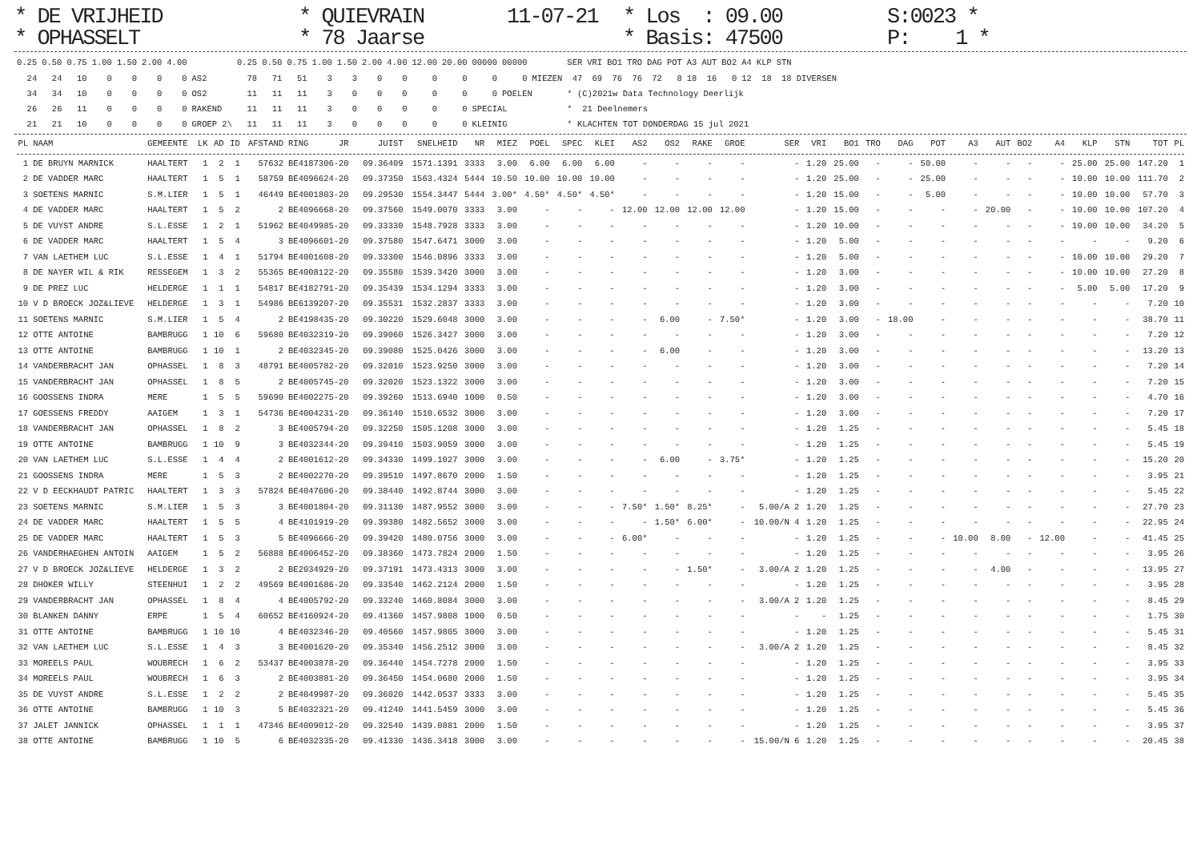* DE VRIJHEID * OPHASSELT
* QUIEVRAIN * 78 Jaarse
11-07-21
* Los : 09.00 * Basis: 47500
S:0023 * P: 1 *
| 0.25 | 0.50 | 0.75 | 1.00 | 1.50 | 2.00 | 4.00 | | 0.25 | 0.50 | 0.75 | 1.00 | 1.50 | 2.00 | 4.00 | 12.00 | 20.00 | 00000 | 00000 | | SER | VRI | BO1 | TRO | DAG | POT | A3 | AUT | BO2 | A4 | KLP | STN | |
| --- | --- | --- | --- | --- | --- | --- | --- | --- | --- | --- | --- | --- | --- | --- | --- | --- | --- | --- | --- | --- | --- | --- | --- | --- | --- | --- | --- | --- | --- | --- | --- | --- |
| 24 | 24 | 10 | 0 | 0 | 0 | 0 | AS2 | 78 | 71 | 51 | 3 | 3 | 0 | 0 | 0 | 0 | 0 | 0 | MIEZEN | 47 | 69 | 76 | 76 | 72 | 8 | 18 | 16 | 0 | 12 | 18 | 18 | DIVERSEN |
| 34 | 34 | 10 | 0 | 0 | 0 | 0 | OS2 | 11 | 11 | 11 | 3 | 0 | 0 | 0 | 0 | 0 | 0 | POELEN | | * (C)2021w Data Technology Deerlijk | | | | | | | | | | | | |
| 26 | 26 | 11 | 0 | 0 | 0 | 0 | RAKEND | 11 | 11 | 11 | 3 | 0 | 0 | 0 | 0 | 0 | SPECIAL | | | * 21 Deelnemers | | | | | | | | | | | | |
| 21 | 21 | 10 | 0 | 0 | 0 | 0 | GROEP 2\ | 11 | 11 | 11 | 3 | 0 | 0 | 0 | 0 | 0 | KLEINIG | | | * KLACHTEN TOT DONDERDAG 15 jul 2021 | | | | | | | | | | | | |
| PL | NAAM | GEMEENTE | LK | AD | ID | AFSTAND | RING JR | JUIST | SNELHEID | NR | MIEZ | POEL | SPEC | KLEI | AS2 | OS2 | RAKE | GROE | SER | VRI | BO1 | TRO | DAG | POT | A3 | AUT | BO2 | A4 | KLP | STN | TOT | PL |
| --- | --- | --- | --- | --- | --- | --- | --- | --- | --- | --- | --- | --- | --- | --- | --- | --- | --- | --- | --- | --- | --- | --- | --- | --- | --- | --- | --- | --- | --- | --- | --- | --- |
| 1 | DE BRUYN MARNICK | HAALTERT | 1 | 2 | 1 | 57632 | BE4187306-20 | 09.36409 | 1571.1391 | 3333 | 3.00 | 6.00 | 6.00 | 6.00 | - | - | - | - | - | 1.20 | 25.00 | - | - | 50.00 | - | - | - | - | 25.00 | 25.00 | 147.20 | 1 |
| 2 | DE VADDER MARC | HAALTERT | 1 | 5 | 1 | 58759 | BE4096624-20 | 09.37350 | 1563.4324 | 5444 | 10.50 | 10.00 | 10.00 | 10.00 | - | - | - | - | - | 1.20 | 25.00 | - | - | 25.00 | - | - | - | - | 10.00 | 10.00 | 111.70 | 2 |
| 3 | SOETENS MARNIC | S.M.LIER | 1 | 5 | 1 | 46449 | BE4001803-20 | 09.29530 | 1554.3447 | 5444 | 3.00* | 4.50* | 4.50* | 4.50* | - | - | - | - | - | 1.20 | 15.00 | - | - | 5.00 | - | - | - | - | 10.00 | 10.00 | 57.70 | 3 |
| 4 | DE VADDER MARC | HAALTERT | 1 | 5 | 2 | 2 | BE4096668-20 | 09.37560 | 1549.0070 | 3333 | 3.00 | - | - | - | 12.00 | 12.00 | 12.00 | 12.00 | - | 1.20 | 15.00 | - | - | - | - | 20.00 | - | - | 10.00 | 10.00 | 107.20 | 4 |
| 5 | DE VUYST ANDRE | S.L.ESSE | 1 | 2 | 1 | 51962 | BE4049985-20 | 09.33330 | 1548.7928 | 3333 | 3.00 | - | - | - | - | - | - | - | - | 1.20 | 10.00 | - | - | - | - | - | - | - | 10.00 | 10.00 | 34.20 | 5 |
| 6 | DE VADDER MARC | HAALTERT | 1 | 5 | 4 | 3 | BE4096601-20 | 09.37580 | 1547.6471 | 3000 | 3.00 | - | - | - | - | - | - | - | - | 1.20 | 5.00 | - | - | - | - | - | - | - | - | - | 9.20 | 6 |
| 7 | VAN LAETHEM LUC | S.L.ESSE | 1 | 4 | 1 | 51794 | BE4001608-20 | 09.33300 | 1546.0896 | 3333 | 3.00 | - | - | - | - | - | - | - | - | 1.20 | 5.00 | - | - | - | - | - | - | - | 10.00 | 10.00 | 29.20 | 7 |
| 8 | DE NAYER WIL & RIK | RESSEGEM | 1 | 3 | 2 | 55365 | BE4008122-20 | 09.35580 | 1539.3420 | 3000 | 3.00 | - | - | - | - | - | - | - | - | 1.20 | 3.00 | - | - | - | - | - | - | - | 10.00 | 10.00 | 27.20 | 8 |
| 9 | DE PREZ LUC | HELDERGE | 1 | 1 | 1 | 54817 | BE4182791-20 | 09.35439 | 1534.1294 | 3333 | 3.00 | - | - | - | - | - | - | - | - | 1.20 | 3.00 | - | - | - | - | - | - | - | 5.00 | 5.00 | 17.20 | 9 |
| 10 | V D BROECK JOZ&LIEVE | HELDERGE | 1 | 3 | 1 | 54986 | BE6139207-20 | 09.35531 | 1532.2837 | 3333 | 3.00 | - | - | - | - | - | - | - | - | 1.20 | 3.00 | - | - | - | - | - | - | - | - | - | 7.20 | 10 |
| 11 | SOETENS MARNIC | S.M.LIER | 1 | 5 | 4 | 2 | BE4198435-20 | 09.30220 | 1529.6048 | 3000 | 3.00 | - | - | - | - | 6.00 | - | 7.50* | - | 1.20 | 3.00 | - | 18.00 | - | - | - | - | - | - | - | 38.70 | 11 |
| 12 | OTTE ANTOINE | BAMBRUGG | 1 | 10 | 6 | 59680 | BE4032319-20 | 09.39060 | 1526.3427 | 3000 | 3.00 | - | - | - | - | - | - | - | - | 1.20 | 3.00 | - | - | - | - | - | - | - | - | - | 7.20 | 12 |
| 13 | OTTE ANTOINE | BAMBRUGG | 1 | 10 | 1 | 2 | BE4032345-20 | 09.39080 | 1525.0426 | 3000 | 3.00 | - | - | - | - | 6.00 | - | - | - | 1.20 | 3.00 | - | - | - | - | - | - | - | - | - | 13.20 | 13 |
| 14 | VANDERBRACHT JAN | OPHASSEL | 1 | 8 | 3 | 48791 | BE4005782-20 | 09.32010 | 1523.9250 | 3000 | 3.00 | - | - | - | - | - | - | - | - | 1.20 | 3.00 | - | - | - | - | - | - | - | - | - | 7.20 | 14 |
| 15 | VANDERBRACHT JAN | OPHASSEL | 1 | 8 | 5 | 2 | BE4005745-20 | 09.32020 | 1523.1322 | 3000 | 3.00 | - | - | - | - | - | - | - | - | 1.20 | 3.00 | - | - | - | - | - | - | - | - | - | 7.20 | 15 |
| 16 | GOOSSENS INDRA | MERE | 1 | 5 | 5 | 59690 | BE4002275-20 | 09.39260 | 1513.6940 | 1000 | 0.50 | - | - | - | - | - | - | - | - | 1.20 | 3.00 | - | - | - | - | - | - | - | - | - | 4.70 | 16 |
| 17 | GOESSENS FREDDY | AAIGEM | 1 | 3 | 1 | 54736 | BE4004231-20 | 09.36140 | 1510.6532 | 3000 | 3.00 | - | - | - | - | - | - | - | - | 1.20 | 3.00 | - | - | - | - | - | - | - | - | - | 7.20 | 17 |
| 18 | VANDERBRACHT JAN | OPHASSEL | 1 | 8 | 2 | 3 | BE4005794-20 | 09.32250 | 1505.1208 | 3000 | 3.00 | - | - | - | - | - | - | - | - | 1.20 | 1.25 | - | - | - | - | - | - | - | - | - | 5.45 | 18 |
| 19 | OTTE ANTOINE | BAMBRUGG | 1 | 10 | 9 | 3 | BE4032344-20 | 09.39410 | 1503.9059 | 3000 | 3.00 | - | - | - | - | - | - | - | - | 1.20 | 1.25 | - | - | - | - | - | - | - | - | - | 5.45 | 19 |
| 20 | VAN LAETHEM LUC | S.L.ESSE | 1 | 4 | 4 | 2 | BE4001612-20 | 09.34330 | 1499.1027 | 3000 | 3.00 | - | - | - | - | 6.00 | - | 3.75* | - | 1.20 | 1.25 | - | - | - | - | - | - | - | - | - | 15.20 | 20 |
| 21 | GOOSSENS INDRA | MERE | 1 | 5 | 3 | 2 | BE4002270-20 | 09.39510 | 1497.8670 | 2000 | 1.50 | - | - | - | - | - | - | - | - | 1.20 | 1.25 | - | - | - | - | - | - | - | - | - | 3.95 | 21 |
| 22 | V D EECKHAUDT PATRIC | HAALTERT | 1 | 3 | 3 | 57824 | BE4047606-20 | 09.38440 | 1492.8744 | 3000 | 3.00 | - | - | - | - | - | - | - | - | 1.20 | 1.25 | - | - | - | - | - | - | - | - | - | 5.45 | 22 |
| 23 | SOETENS MARNIC | S.M.LIER | 1 | 5 | 3 | 3 | BE4001804-20 | 09.31130 | 1487.9552 | 3000 | 3.00 | - | - | - | 7.50* | 1.50* | 8.25* | - | 5.00/A 2 | 1.20 | 1.25 | - | - | - | - | - | - | - | - | - | 27.70 | 23 |
| 24 | DE VADDER MARC | HAALTERT | 1 | 5 | 5 | 4 | BE4101919-20 | 09.39380 | 1482.5652 | 3000 | 3.00 | - | - | - | - | 1.50* | 6.00* | - | 10.00/N 4 | 1.20 | 1.25 | - | - | - | - | - | - | - | - | - | 22.95 | 24 |
| 25 | DE VADDER MARC | HAALTERT | 1 | 5 | 3 | 5 | BE4096666-20 | 09.39420 | 1480.0756 | 3000 | 3.00 | - | - | - | 6.00* | - | - | - | - | 1.20 | 1.25 | - | - | - | 10.00 | 8.00 | - | 12.00 | - | - | 41.45 | 25 |
| 26 | VANDERHAEGHEN ANTOIN | AAIGEM | 1 | 5 | 2 | 56888 | BE4006452-20 | 09.38360 | 1473.7824 | 2000 | 1.50 | - | - | - | - | - | - | - | - | 1.20 | 1.25 | - | - | - | - | - | - | - | - | - | 3.95 | 26 |
| 27 | V D BROECK JOZ&LIEVE | HELDERGE | 1 | 3 | 2 | 2 | BE2034929-20 | 09.37191 | 1473.4313 | 3000 | 3.00 | - | - | - | - | - | 1.50* | - | 3.00/A 2 | 1.20 | 1.25 | - | - | - | - | 4.00 | - | - | - | - | 13.95 | 27 |
| 28 | DHOKER WILLY | STEENHUI | 1 | 2 | 2 | 49569 | BE4001686-20 | 09.33540 | 1462.2124 | 2000 | 1.50 | - | - | - | - | - | - | - | - | 1.20 | 1.25 | - | - | - | - | - | - | - | - | - | 3.95 | 28 |
| 29 | VANDERBRACHT JAN | OPHASSEL | 1 | 8 | 4 | 4 | BE4005792-20 | 09.33240 | 1460.8084 | 3000 | 3.00 | - | - | - | - | - | - | - | 3.00/A 2 | 1.20 | 1.25 | - | - | - | - | - | - | - | - | - | 8.45 | 29 |
| 30 | BLANKEN DANNY | ERPE | 1 | 5 | 4 | 60652 | BE4160924-20 | 09.41360 | 1457.9808 | 1000 | 0.50 | - | - | - | - | - | - | - | - | - | 1.25 | - | - | - | - | - | - | - | - | - | 1.75 | 30 |
| 31 | OTTE ANTOINE | BAMBRUGG | 1 | 10 | 10 | 4 | BE4032346-20 | 09.40560 | 1457.9805 | 3000 | 3.00 | - | - | - | - | - | - | - | - | 1.20 | 1.25 | - | - | - | - | - | - | - | - | - | 5.45 | 31 |
| 32 | VAN LAETHEM LUC | S.L.ESSE | 1 | 4 | 3 | 3 | BE4001620-20 | 09.35340 | 1456.2512 | 3000 | 3.00 | - | - | - | - | - | - | - | 3.00/A 2 | 1.20 | 1.25 | - | - | - | - | - | - | - | - | - | 8.45 | 32 |
| 33 | MOREELS PAUL | WOUBRECH | 1 | 6 | 2 | 53437 | BE4003878-20 | 09.36440 | 1454.7278 | 2000 | 1.50 | - | - | - | - | - | - | - | - | 1.20 | 1.25 | - | - | - | - | - | - | - | - | - | 3.95 | 33 |
| 34 | MOREELS PAUL | WOUBRECH | 1 | 6 | 3 | 2 | BE4003881-20 | 09.36450 | 1454.0680 | 2000 | 1.50 | - | - | - | - | - | - | - | - | 1.20 | 1.25 | - | - | - | - | - | - | - | - | - | 3.95 | 34 |
| 35 | DE VUYST ANDRE | S.L.ESSE | 1 | 2 | 2 | 2 | BE4049987-20 | 09.36020 | 1442.0537 | 3333 | 3.00 | - | - | - | - | - | - | - | - | 1.20 | 1.25 | - | - | - | - | - | - | - | - | - | 5.45 | 35 |
| 36 | OTTE ANTOINE | BAMBRUGG | 1 | 10 | 3 | 5 | BE4032321-20 | 09.41240 | 1441.5459 | 3000 | 3.00 | - | - | - | - | - | - | - | - | 1.20 | 1.25 | - | - | - | - | - | - | - | - | - | 5.45 | 36 |
| 37 | JALET JANNICK | OPHASSEL | 1 | 1 | 1 | 47346 | BE4009012-20 | 09.32540 | 1439.0881 | 2000 | 1.50 | - | - | - | - | - | - | - | - | 1.20 | 1.25 | - | - | - | - | - | - | - | - | - | 3.95 | 37 |
| 38 | OTTE ANTOINE | BAMBRUGG | 1 | 10 | 5 | 6 | BE4032335-20 | 09.41330 | 1436.3418 | 3000 | 3.00 | - | - | - | - | - | - | - | 15.00/N 6 | 1.20 | 1.25 | - | - | - | - | - | - | - | - | - | 20.45 | 38 |